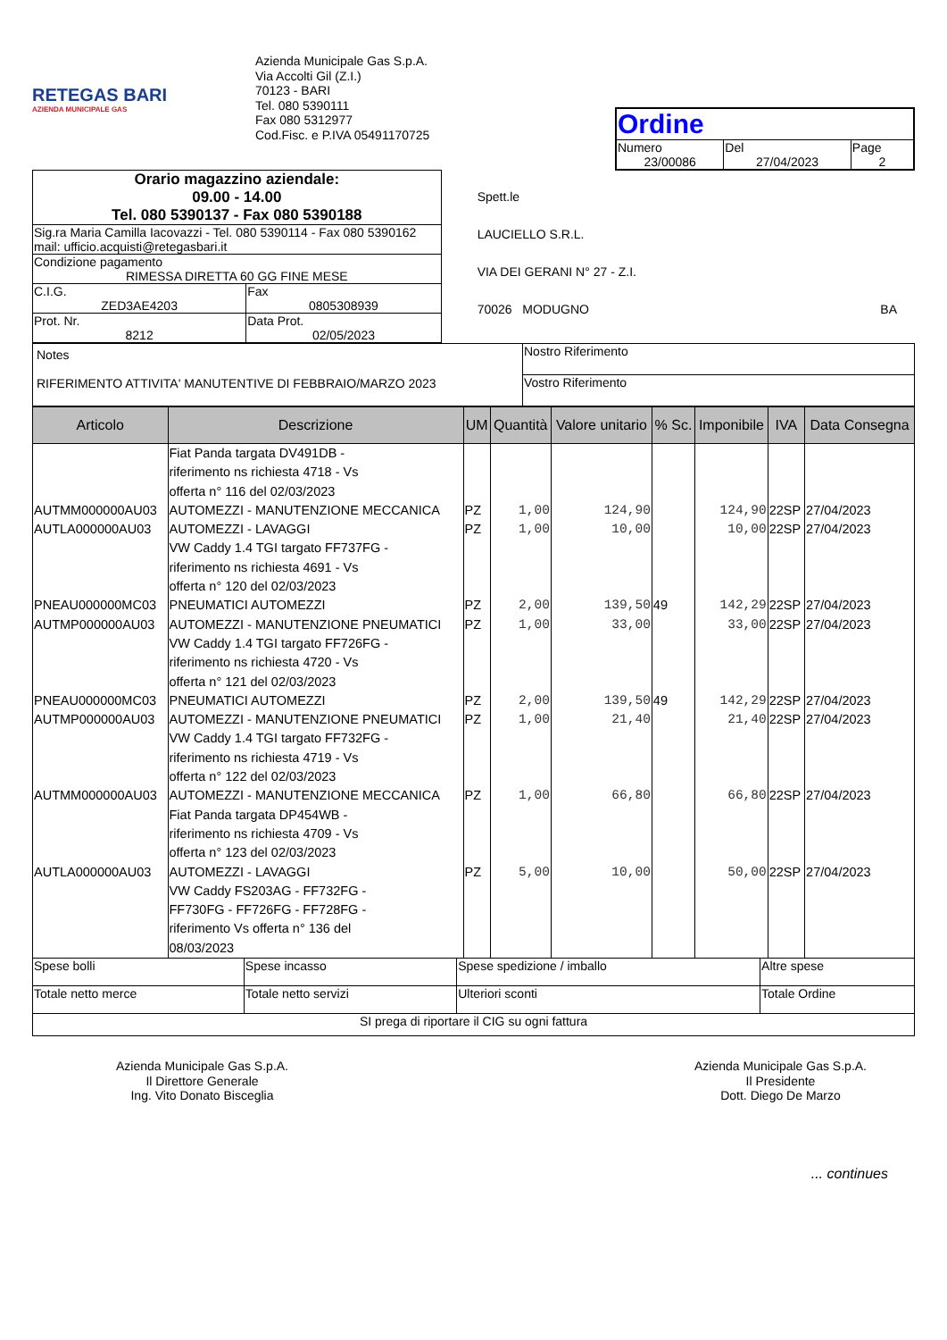RETEGAS BARI
AZIENDA MUNICIPALE GAS
Azienda Municipale Gas S.p.A.
Via Accolti Gil (Z.I.)
70123 - BARI
Tel. 080 5390111
Fax 080 5312977
Cod.Fisc. e P.IVA 05491170725
| Ordine | | |
| Numero 23/00086 | Del 27/04/2023 | Page 2 |
| Orario magazzino aziendale: 09.00 - 14.00 Tel. 080 5390137 - Fax 080 5390188 | |
| Sig.ra Maria Camilla Iacovazzi - Tel. 080 5390114 - Fax 080 5390162 mail: ufficio.acquisti@retegasbari.it | |
| Condizione pagamento RIMESSA DIRETTA 60 GG FINE MESE | |
| C.I.G. ZED3AE4203 | Fax 0805308939 |
| Prot. Nr. 8212 | Data Prot. 02/05/2023 |
Spett.le
LAUCIELLO S.R.L.
VIA DEI GERANI N° 27 - Z.I.
70026 MODUGNO BA
| Notes RIFERIMENTO ATTIVITA' MANUTENTIVE DI FEBBRAIO/MARZO 2023 | Nostro Riferimento |
| | Vostro Riferimento |
| Articolo | Descrizione | UM | Quantità | Valore unitario | % Sc. | Imponibile | IVA | Data Consegna |
| --- | --- | --- | --- | --- | --- | --- | --- | --- |
| | Fiat Panda targata DV491DB - riferimento ns richiesta 4718 - Vs offerta n° 116 del 02/03/2023 | | | | | | | |
| AUTMM000000AU03 | AUTOMEZZI - MANUTENZIONE MECCANICA | PZ | 1,00 | 124,90 | | 124,90 | 22SP | 27/04/2023 |
| AUTLA000000AU03 | AUTOMEZZI - LAVAGGI | PZ | 1,00 | 10,00 | | 10,00 | 22SP | 27/04/2023 |
| | VW Caddy 1.4 TGI targato FF737FG - riferimento ns richiesta 4691 - Vs offerta n° 120 del 02/03/2023 | | | | | | | |
| PNEAU000000MC03 | PNEUMATICI AUTOMEZZI | PZ | 2,00 | 139,50 | 49 | 142,29 | 22SP | 27/04/2023 |
| AUTMP000000AU03 | AUTOMEZZI - MANUTENZIONE PNEUMATICI | PZ | 1,00 | 33,00 | | 33,00 | 22SP | 27/04/2023 |
| | VW Caddy 1.4 TGI targato FF726FG - riferimento ns richiesta 4720 - Vs offerta n° 121 del 02/03/2023 | | | | | | | |
| PNEAU000000MC03 | PNEUMATICI AUTOMEZZI | PZ | 2,00 | 139,50 | 49 | 142,29 | 22SP | 27/04/2023 |
| AUTMP000000AU03 | AUTOMEZZI - MANUTENZIONE PNEUMATICI | PZ | 1,00 | 21,40 | | 21,40 | 22SP | 27/04/2023 |
| | VW Caddy 1.4 TGI targato FF732FG - riferimento ns richiesta 4719 - Vs offerta n° 122 del 02/03/2023 | | | | | | | |
| AUTMM000000AU03 | AUTOMEZZI - MANUTENZIONE MECCANICA | PZ | 1,00 | 66,80 | | 66,80 | 22SP | 27/04/2023 |
| | Fiat Panda targata DP454WB - riferimento ns richiesta 4709 - Vs offerta n° 123 del 02/03/2023 | | | | | | | |
| AUTLA000000AU03 | AUTOMEZZI - LAVAGGI | PZ | 5,00 | 10,00 | | 50,00 | 22SP | 27/04/2023 |
| | VW Caddy FS203AG - FF732FG - FF730FG - FF726FG - FF728FG - riferimento Vs offerta n° 136 del 08/03/2023 | | | | | | | |
| Spese bolli | Spese incasso | Spese spedizione / imballo | Altre spese |
| Totale netto merce | Totale netto servizi | Ulteriori sconti | Totale Ordine |
| SI prega di riportare il CIG su ogni fattura | | | |
Azienda Municipale Gas S.p.A.
Il Direttore Generale
Ing. Vito Donato Bisceglia
Azienda Municipale Gas S.p.A.
Il Presidente
Dott. Diego De Marzo
... continues